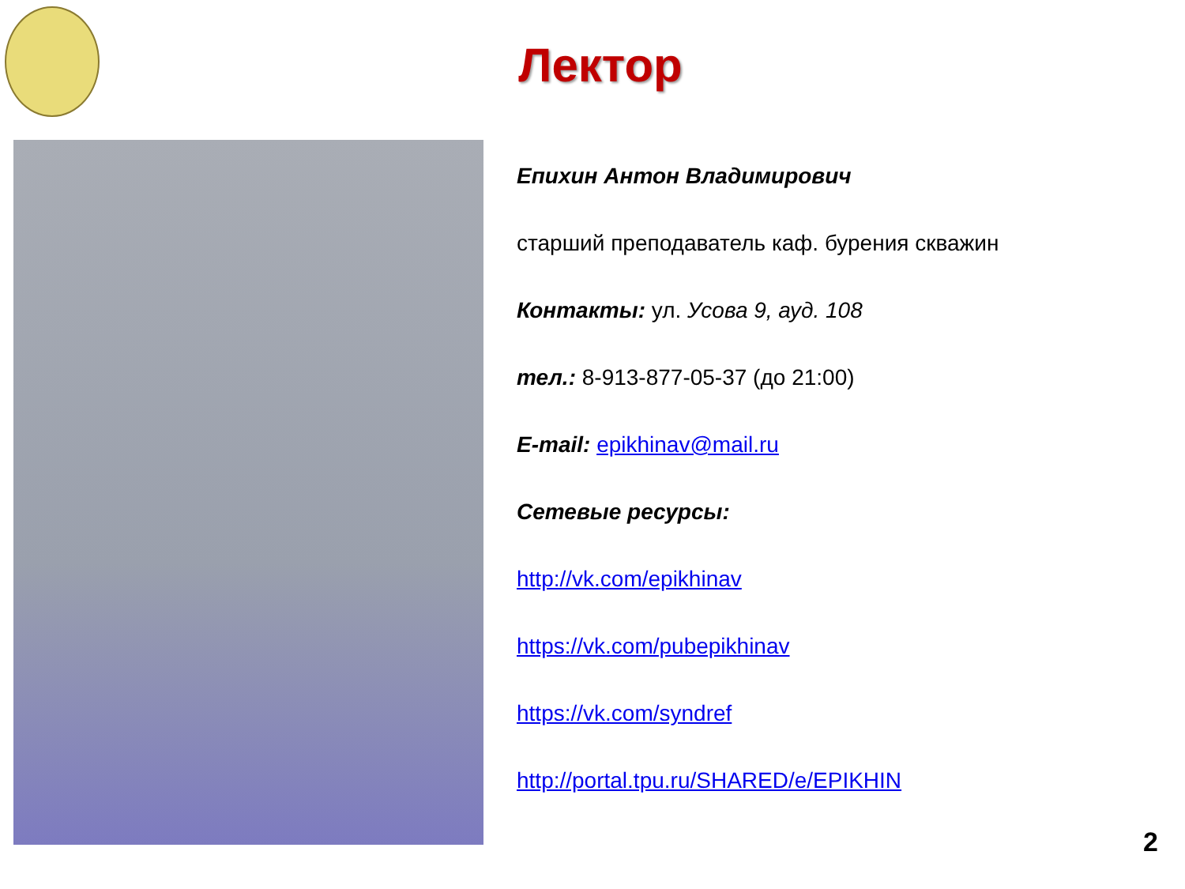Лектор
Епихин Антон Владимирович
старший преподаватель каф. бурения скважин
Контакты: ул. Усова 9, ауд. 108
тел.: 8-913-877-05-37 (до 21:00)
E-mail: epikhinav@mail.ru
Сетевые ресурсы:
http://vk.com/epikhinav
https://vk.com/pubepikhinav
https://vk.com/syndref
http://portal.tpu.ru/SHARED/e/EPIKHIN
2